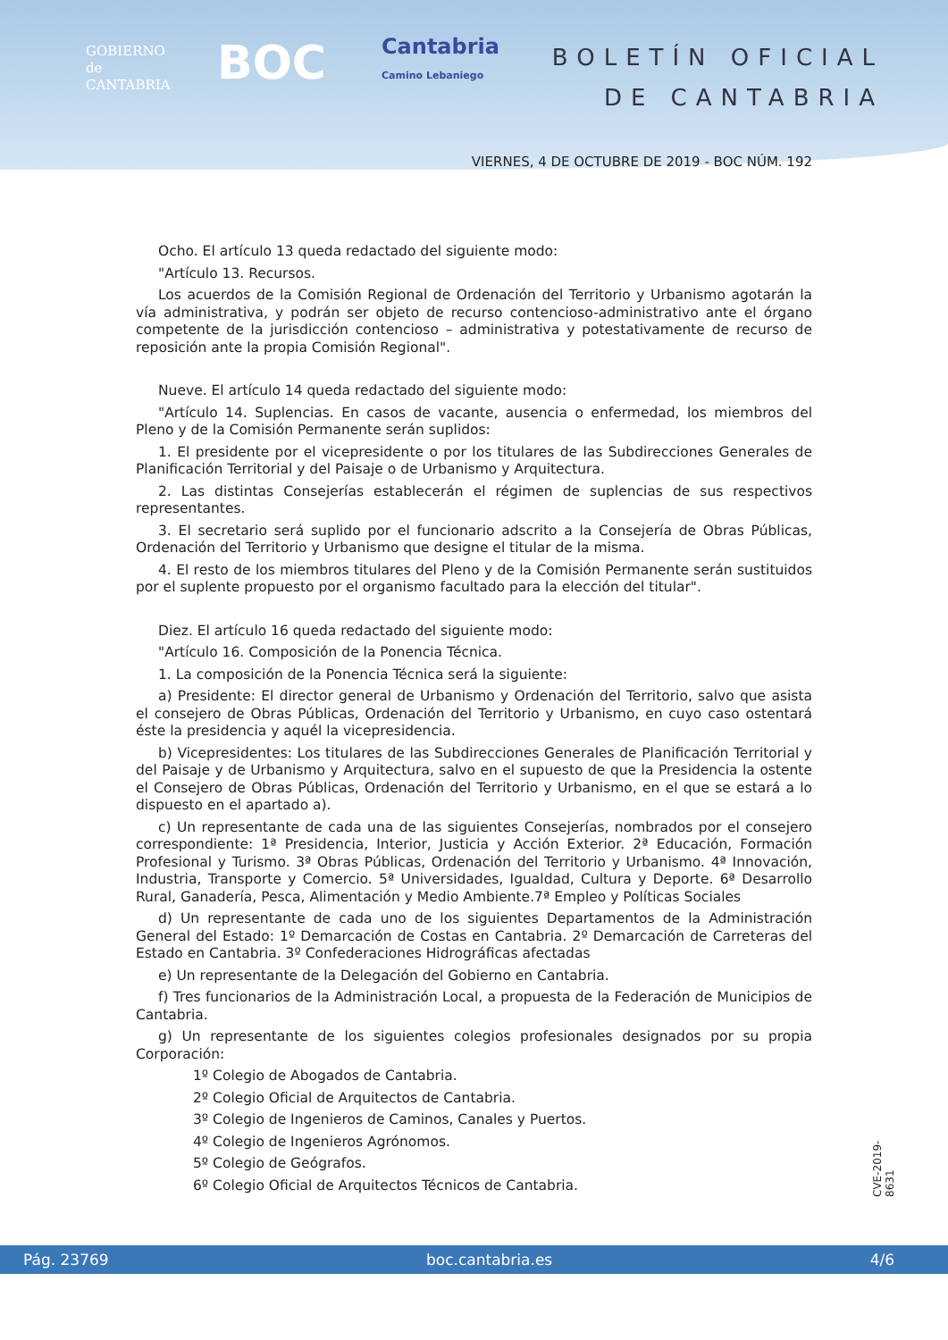GOBIERNO
de
CANTABRIA
BOC
Cantabria
Camino Lebaniego
BOLETÍN OFICIAL
DE CANTABRIA
VIERNES, 4 DE OCTUBRE DE 2019 - BOC NÚM. 192
Ocho. El artículo 13 queda redactado del siguiente modo:
"Artículo 13. Recursos.
Los acuerdos de la Comisión Regional de Ordenación del Territorio y Urbanismo agotarán la vía administrativa, y podrán ser objeto de recurso contencioso-administrativo ante el órgano competente de la jurisdicción contencioso – administrativa y potestativamente de recurso de reposición ante la propia Comisión Regional".
Nueve. El artículo 14 queda redactado del siguiente modo:
"Artículo 14. Suplencias. En casos de vacante, ausencia o enfermedad, los miembros del Pleno y de la Comisión Permanente serán suplidos:
1. El presidente por el vicepresidente o por los titulares de las Subdirecciones Generales de Planificación Territorial y del Paisaje o de Urbanismo y Arquitectura.
2. Las distintas Consejerías establecerán el régimen de suplencias de sus respectivos representantes.
3. El secretario será suplido por el funcionario adscrito a la Consejería de Obras Públicas, Ordenación del Territorio y Urbanismo que designe el titular de la misma.
4. El resto de los miembros titulares del Pleno y de la Comisión Permanente serán sustituidos por el suplente propuesto por el organismo facultado para la elección del titular".
Diez. El artículo 16 queda redactado del siguiente modo:
"Artículo 16. Composición de la Ponencia Técnica.
1. La composición de la Ponencia Técnica será la siguiente:
a) Presidente: El director general de Urbanismo y Ordenación del Territorio, salvo que asista el consejero de Obras Públicas, Ordenación del Territorio y Urbanismo, en cuyo caso ostentará éste la presidencia y aquél la vicepresidencia.
b) Vicepresidentes: Los titulares de las Subdirecciones Generales de Planificación Territorial y del Paisaje y de Urbanismo y Arquitectura, salvo en el supuesto de que la Presidencia la ostente el Consejero de Obras Públicas, Ordenación del Territorio y Urbanismo, en el que se estará a lo dispuesto en el apartado a).
c) Un representante de cada una de las siguientes Consejerías, nombrados por el consejero correspondiente: 1ª Presidencia, Interior, Justicia y Acción Exterior. 2ª Educación, Formación Profesional y Turismo. 3ª Obras Públicas, Ordenación del Territorio y Urbanismo. 4ª Innovación, Industria, Transporte y Comercio. 5ª Universidades, Igualdad, Cultura y Deporte. 6ª Desarrollo Rural, Ganadería, Pesca, Alimentación y Medio Ambiente.7ª Empleo y Políticas Sociales
d) Un representante de cada uno de los siguientes Departamentos de la Administración General del Estado: 1º Demarcación de Costas en Cantabria. 2º Demarcación de Carreteras del Estado en Cantabria. 3º Confederaciones Hidrográficas afectadas
e) Un representante de la Delegación del Gobierno en Cantabria.
f) Tres funcionarios de la Administración Local, a propuesta de la Federación de Municipios de Cantabria.
g) Un representante de los siguientes colegios profesionales designados por su propia Corporación:
1º Colegio de Abogados de Cantabria.
2º Colegio Oficial de Arquitectos de Cantabria.
3º Colegio de Ingenieros de Caminos, Canales y Puertos.
4º Colegio de Ingenieros Agrónomos.
5º Colegio de Geógrafos.
6º Colegio Oficial de Arquitectos Técnicos de Cantabria.
CVE-2019-8631
Pág. 23769 boc.cantabria.es 4/6